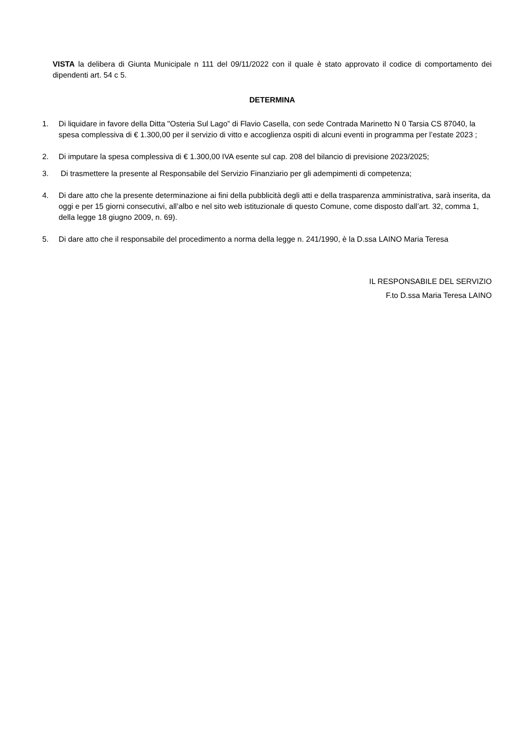VISTA la delibera di Giunta Municipale n 111 del 09/11/2022 con il quale è stato approvato il codice di comportamento dei dipendenti art. 54 c 5.
DETERMINA
1. Di liquidare in favore della Ditta "Osteria Sul Lago” di Flavio Casella, con sede Contrada Marinetto N 0 Tarsia CS 87040, la spesa complessiva di € 1.300,00 per il servizio di vitto e accoglienza ospiti di alcuni eventi in programma per l’estate 2023 ;
2. Di imputare la spesa complessiva di € 1.300,00 IVA esente sul cap. 208 del bilancio di previsione 2023/2025;
3. Di trasmettere la presente al Responsabile del Servizio Finanziario per gli adempimenti di competenza;
4. Di dare atto che la presente determinazione ai fini della pubblicità degli atti e della trasparenza amministrativa, sarà inserita, da oggi e per 15 giorni consecutivi, all’albo e nel sito web istituzionale di questo Comune, come disposto dall’art. 32, comma 1, della legge 18 giugno 2009, n. 69).
5. Di dare atto che il responsabile del procedimento a norma della legge n. 241/1990, è la D.ssa LAINO Maria Teresa
IL RESPONSABILE DEL SERVIZIO
F.to D.ssa Maria Teresa LAINO